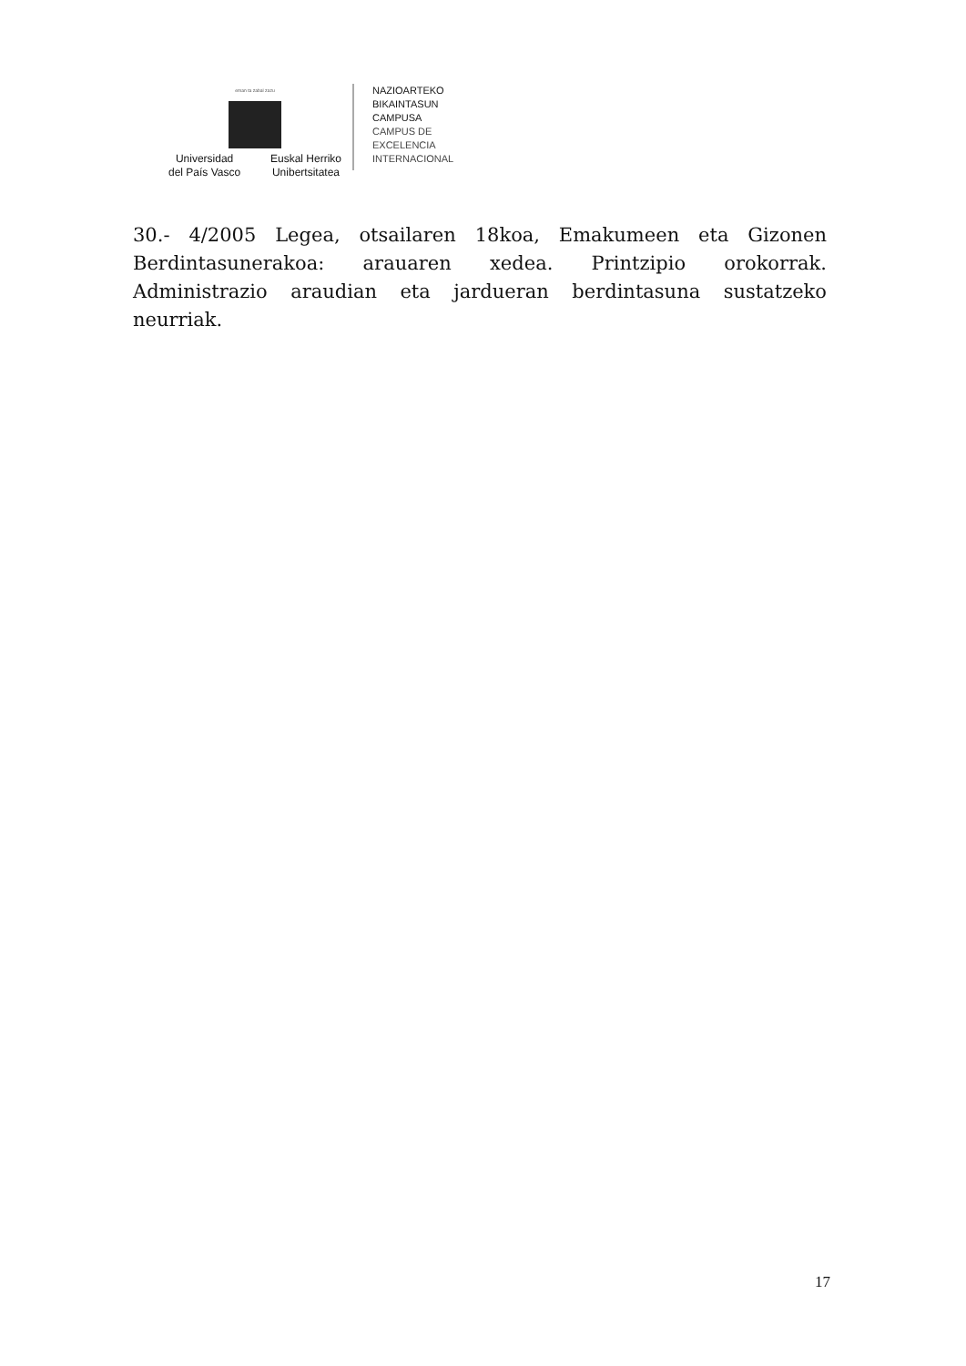eman ta zabal zazu
Universidad
del País Vasco Euskal Herriko
Unibertsitatea
NAZIOARTEKO
BIKAINTASUN
CAMPUSA
CAMPUS DE
EXCELENCIA
INTERNACIONAL
30.- 4/2005 Legea, otsailaren 18koa, Emakumeen eta Gizonen Berdintasunerakoa: arauaren xedea. Printzipio orokorrak. Administrazio araudian eta jardueran berdintasuna sustatzeko neurriak.
17